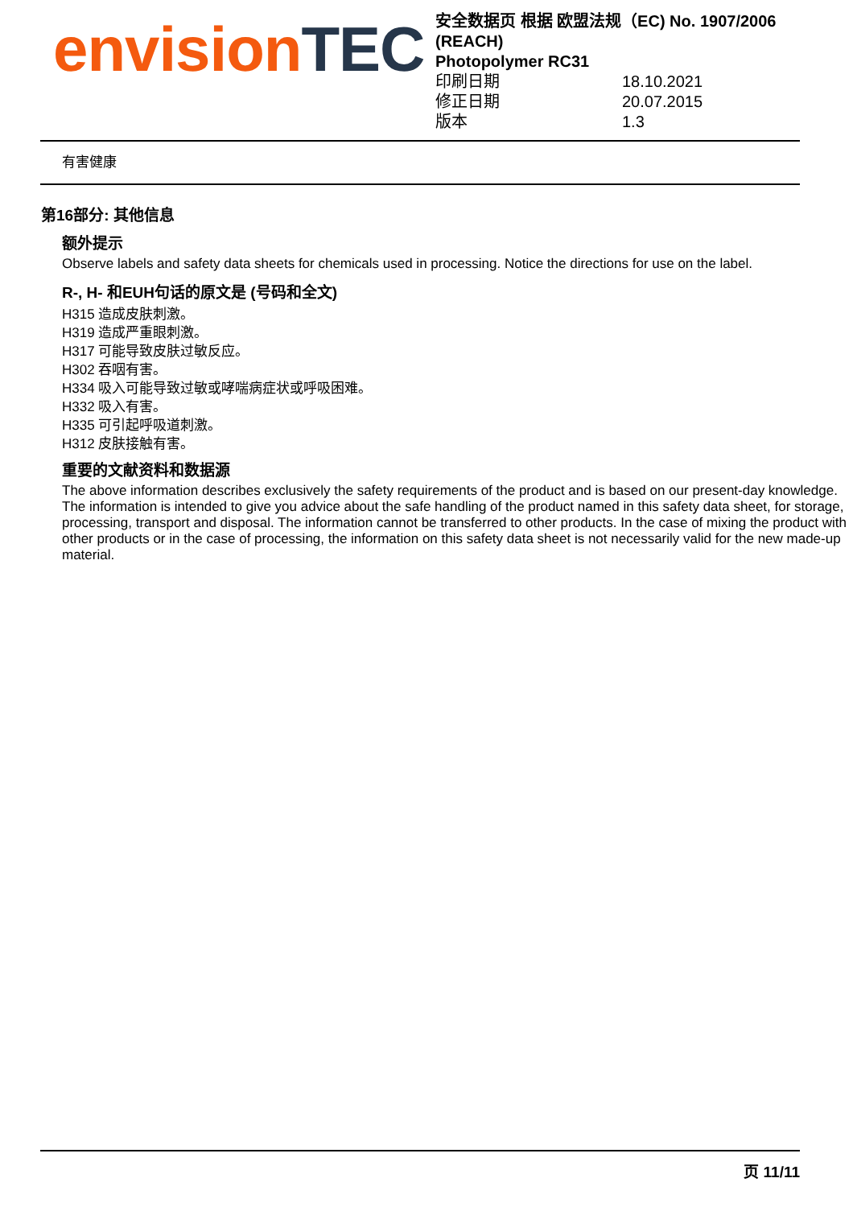envision TEC
安全数据页 根据 欧盟法规（EC) No. 1907/2006 (REACH)
Photopolymer RC31
印刷日期 18.10.2021
修正日期 20.07.2015
版本 1.3
有害健康
第16部分: 其他信息
额外提示
Observe labels and safety data sheets for chemicals used in processing. Notice the directions for use on the label.
R-, H- 和EUH句话的原文是 (号码和全文)
H315 造成皮肤刺激。
H319 造成严重眼刺激。
H317 可能导致皮肤过敏反应。
H302 吞咽有害。
H334 吸入可能导致过敏或哮喘病症状或呼吸困难。
H332 吸入有害。
H335 可引起呼吸道刺激。
H312 皮肤接触有害。
重要的文献资料和数据源
The above information describes exclusively the safety requirements of the product and is based on our present-day knowledge. The information is intended to give you advice about the safe handling of the product named in this safety data sheet, for storage, processing, transport and disposal. The information cannot be transferred to other products. In the case of mixing the product with other products or in the case of processing, the information on this safety data sheet is not necessarily valid for the new made-up material.
页 11/11